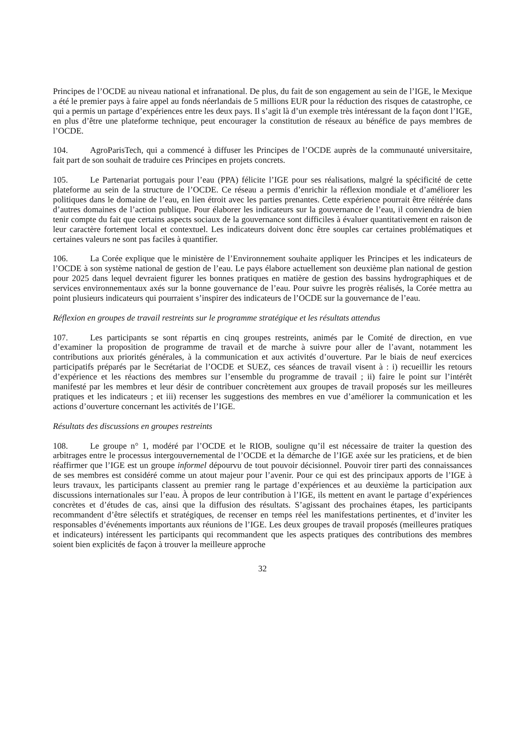Principes de l’OCDE au niveau national et infranational. De plus, du fait de son engagement au sein de l’IGE, le Mexique a été le premier pays à faire appel au fonds néerlandais de 5 millions EUR pour la réduction des risques de catastrophe, ce qui a permis un partage d’expériences entre les deux pays. Il s’agit là d’un exemple très intéressant de la façon dont l’IGE, en plus d’être une plateforme technique, peut encourager la constitution de réseaux au bénéfice de pays membres de l’OCDE.
104. AgroParisTech, qui a commencé à diffuser les Principes de l’OCDE auprès de la communauté universitaire, fait part de son souhait de traduire ces Principes en projets concrets.
105. Le Partenariat portugais pour l’eau (PPA) félicite l’IGE pour ses réalisations, malgré la spécificité de cette plateforme au sein de la structure de l’OCDE. Ce réseau a permis d’enrichir la réflexion mondiale et d’améliorer les politiques dans le domaine de l’eau, en lien étroit avec les parties prenantes. Cette expérience pourrait être réitérée dans d’autres domaines de l’action publique. Pour élaborer les indicateurs sur la gouvernance de l’eau, il conviendra de bien tenir compte du fait que certains aspects sociaux de la gouvernance sont difficiles à évaluer quantitativement en raison de leur caractère fortement local et contextuel. Les indicateurs doivent donc être souples car certaines problématiques et certaines valeurs ne sont pas faciles à quantifier.
106. La Corée explique que le ministère de l’Environnement souhaite appliquer les Principes et les indicateurs de l’OCDE à son système national de gestion de l’eau. Le pays élabore actuellement son deuxième plan national de gestion pour 2025 dans lequel devraient figurer les bonnes pratiques en matière de gestion des bassins hydrographiques et de services environnementaux axés sur la bonne gouvernance de l’eau. Pour suivre les progrès réalisés, la Corée mettra au point plusieurs indicateurs qui pourraient s’inspirer des indicateurs de l’OCDE sur la gouvernance de l’eau.
Réflexion en groupes de travail restreints sur le programme stratégique et les résultats attendus
107. Les participants se sont répartis en cinq groupes restreints, animés par le Comité de direction, en vue d’examiner la proposition de programme de travail et de marche à suivre pour aller de l’avant, notamment les contributions aux priorités générales, à la communication et aux activités d’ouverture. Par le biais de neuf exercices participatifs préparés par le Secrétariat de l’OCDE et SUEZ, ces séances de travail visent à : i) recueillir les retours d’expérience et les réactions des membres sur l’ensemble du programme de travail ; ii) faire le point sur l’intérêt manifesté par les membres et leur désir de contribuer concrètement aux groupes de travail proposés sur les meilleures pratiques et les indicateurs ; et iii) recenser les suggestions des membres en vue d’améliorer la communication et les actions d’ouverture concernant les activités de l’IGE.
Résultats des discussions en groupes restreints
108. Le groupe n° 1, modéré par l’OCDE et le RIOB, souligne qu’il est nécessaire de traiter la question des arbitrages entre le processus intergouvernemental de l’OCDE et la démarche de l’IGE axée sur les praticiens, et de bien réaffirmer que l’IGE est un groupe informel dépourvu de tout pouvoir décisionnel. Pouvoir tirer parti des connaissances de ses membres est considéré comme un atout majeur pour l’avenir. Pour ce qui est des principaux apports de l’IGE à leurs travaux, les participants classent au premier rang le partage d’expériences et au deuxième la participation aux discussions internationales sur l’eau. À propos de leur contribution à l’IGE, ils mettent en avant le partage d’expériences concrètes et d’études de cas, ainsi que la diffusion des résultats. S’agissant des prochaines étapes, les participants recommandent d’être sélectifs et stratégiques, de recenser en temps réel les manifestations pertinentes, et d’inviter les responsables d’événements importants aux réunions de l’IGE. Les deux groupes de travail proposés (meilleures pratiques et indicateurs) intéressent les participants qui recommandent que les aspects pratiques des contributions des membres soient bien explicités de façon à trouver la meilleure approche
32